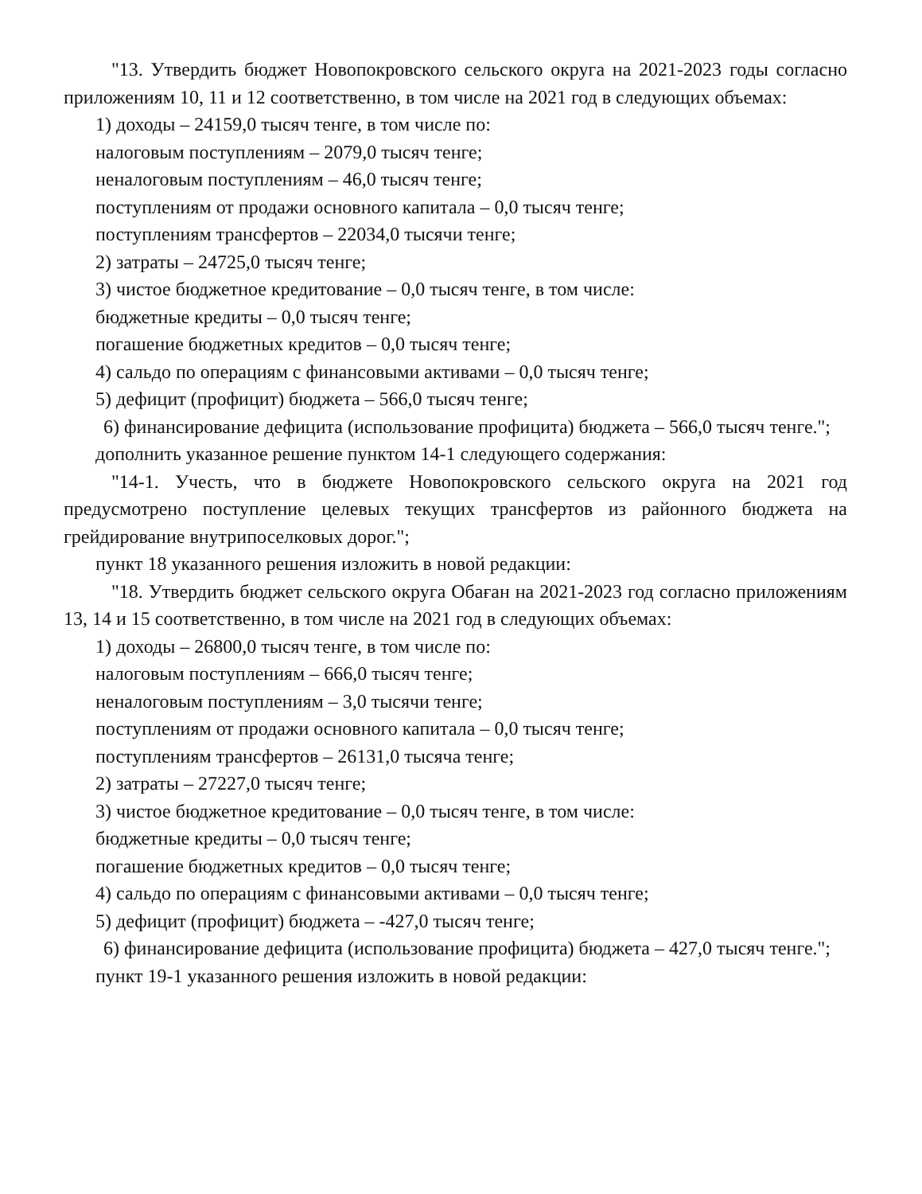"13. Утвердить бюджет Новопокровского сельского округа на 2021-2023 годы согласно приложениям 10, 11 и 12 соответственно, в том числе на 2021 год в следующих объемах:
1) доходы – 24159,0 тысяч тенге, в том числе по:
налоговым поступлениям – 2079,0 тысяч тенге;
неналоговым поступлениям – 46,0 тысяч тенге;
поступлениям от продажи основного капитала – 0,0 тысяч тенге;
поступлениям трансфертов – 22034,0 тысячи тенге;
2) затраты – 24725,0 тысяч тенге;
3) чистое бюджетное кредитование – 0,0 тысяч тенге, в том числе:
бюджетные кредиты – 0,0 тысяч тенге;
погашение бюджетных кредитов – 0,0 тысяч тенге;
4) сальдо по операциям с финансовыми активами – 0,0 тысяч тенге;
5) дефицит (профицит) бюджета – 566,0 тысяч тенге;
6) финансирование дефицита (использование профицита) бюджета – 566,0 тысяч тенге.";
дополнить указанное решение пунктом 14-1 следующего содержания:
"14-1. Учесть, что в бюджете Новопокровского сельского округа на 2021 год предусмотрено поступление целевых текущих трансфертов из районного бюджета на грейдирование внутрипоселковых дорог.";
пункт 18 указанного решения изложить в новой редакции:
"18. Утвердить бюджет сельского округа Обаған на 2021-2023 год согласно приложениям 13, 14 и 15 соответственно, в том числе на 2021 год в следующих объемах:
1) доходы – 26800,0 тысяч тенге, в том числе по:
налоговым поступлениям – 666,0 тысяч тенге;
неналоговым поступлениям – 3,0 тысячи тенге;
поступлениям от продажи основного капитала – 0,0 тысяч тенге;
поступлениям трансфертов – 26131,0 тысяча тенге;
2) затраты – 27227,0 тысяч тенге;
3) чистое бюджетное кредитование – 0,0 тысяч тенге, в том числе:
бюджетные кредиты – 0,0 тысяч тенге;
погашение бюджетных кредитов – 0,0 тысяч тенге;
4) сальдо по операциям с финансовыми активами – 0,0 тысяч тенге;
5) дефицит (профицит) бюджета – -427,0 тысяч тенге;
6) финансирование дефицита (использование профицита) бюджета – 427,0 тысяч тенге.";
пункт 19-1 указанного решения изложить в новой редакции: